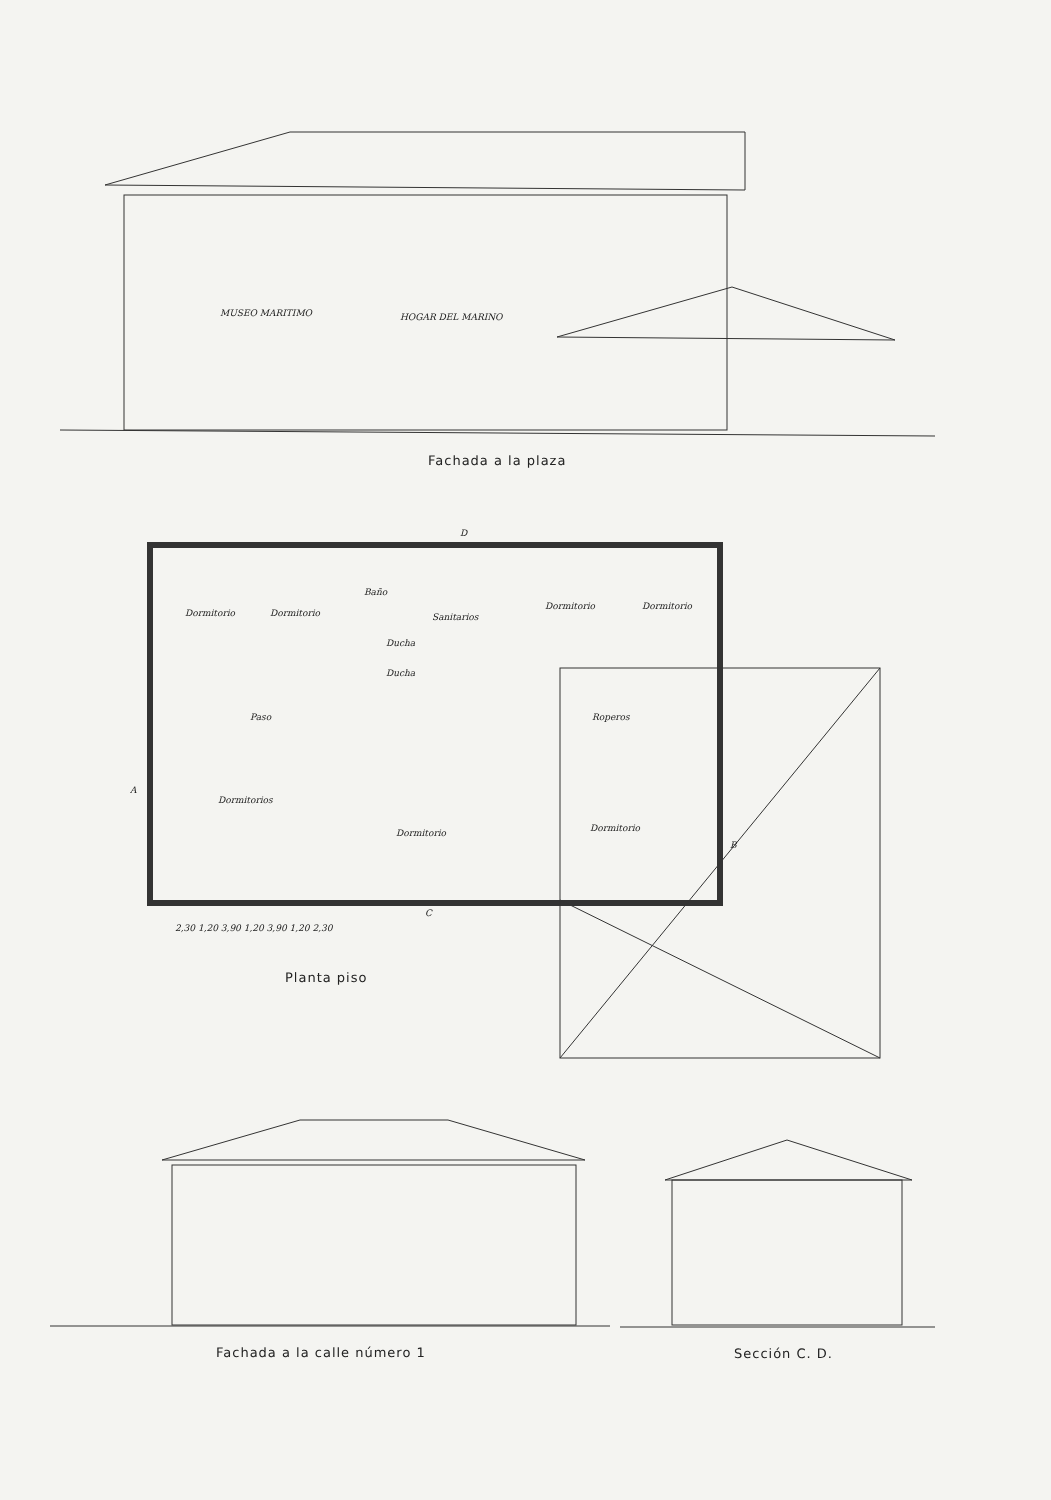MUSEO MARITIMO HOGAR DEL MARINO
Fachada a la plaza
Dormitorio Dormitorio
Baño
Sanitarios
Ducha
Ducha
Dormitorio Dormitorio
Paso Roperos
Dormitorios
Dormitorio Dormitorio
A
B
D
C
2,30 1,20 3,90 1,20 3,90 1,20 2,30
Planta piso
Fachada a la calle número 1 Sección C. D.